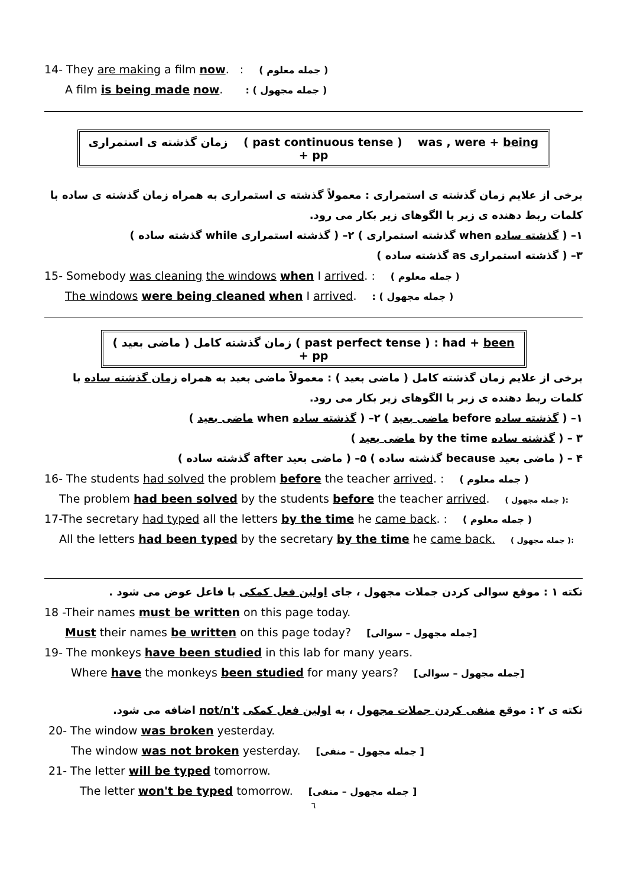14- They are making a film now. : ( جمله معلوم )
A film is being made now. : ( جمله مجهول )
زمان گذشته ی استمراری ( past continuous tense ) was , were + being + pp
برخی از علایم زمان گذشته ی استمراری : معمولاً گذشته ی استمراری به همراه زمان گذشته ی ساده با کلمات ربط دهنده ی زیر با الگوهای زیر بکار می رود.
۱– ( گذشته ساده when گذشته استمراری ) ۲– ( گذشته استمراری while گذشته ساده )
۳– ( گذشته استمراری as گذشته ساده )
15- Somebody was cleaning the windows when I arrived. : ( جمله معلوم )
The windows were being cleaned when I arrived. : ( جمله مجهول )
زمان گذشته کامل ( ماضی بعید ) ( past perfect tense ) : had + been + pp
برخی از علایم زمان گذشته کامل ( ماضی بعید ) : معمولاً ماضی بعید به همراه زمان گذشته ساده با کلمات ربط دهنده ی زیر با الگوهای زیر بکار می رود.
۱– ( گذشته ساده before ماضی بعید ) ۲– ( گذشته ساده when ماضی بعید )
۳ – ( گذشته ساده by the time ماضی بعید )
۴ – ( ماضی بعید because گذشته ساده ) ۵– ( ماضی بعید after گذشته ساده )
16- The students had solved the problem before the teacher arrived. : ( جمله معلوم )
The problem had been solved by the students before the teacher arrived. ( جمله مجهول ):
17-The secretary had typed all the letters by the time he came back. : ( جمله معلوم )
All the letters had been typed by the secretary by the time he came back. ( جمله مجهول ):
نکته ۱ : موقع سوالی کردن جملات مجهول ، جای اولین فعل کمکی با فاعل عوض می شود .
18 -Their names must be written on this page today.
Must their names be written on this page today? [جمله مجهول – سوالی]
19- The monkeys have been studied in this lab for many years.
Where have the monkeys been studied for many years? [جمله مجهول – سوالی]
نکته ی ۲ : موقع منفی کردن جملات مجهول ، به اولین فعل کمکی not/n't اضافه می شود.
20- The window was broken yesterday.
The window was not broken yesterday. [جمله مجهول – منفی ]
21- The letter will be typed tomorrow.
The letter won't be typed tomorrow. [جمله مجهول – منفی ]
٦